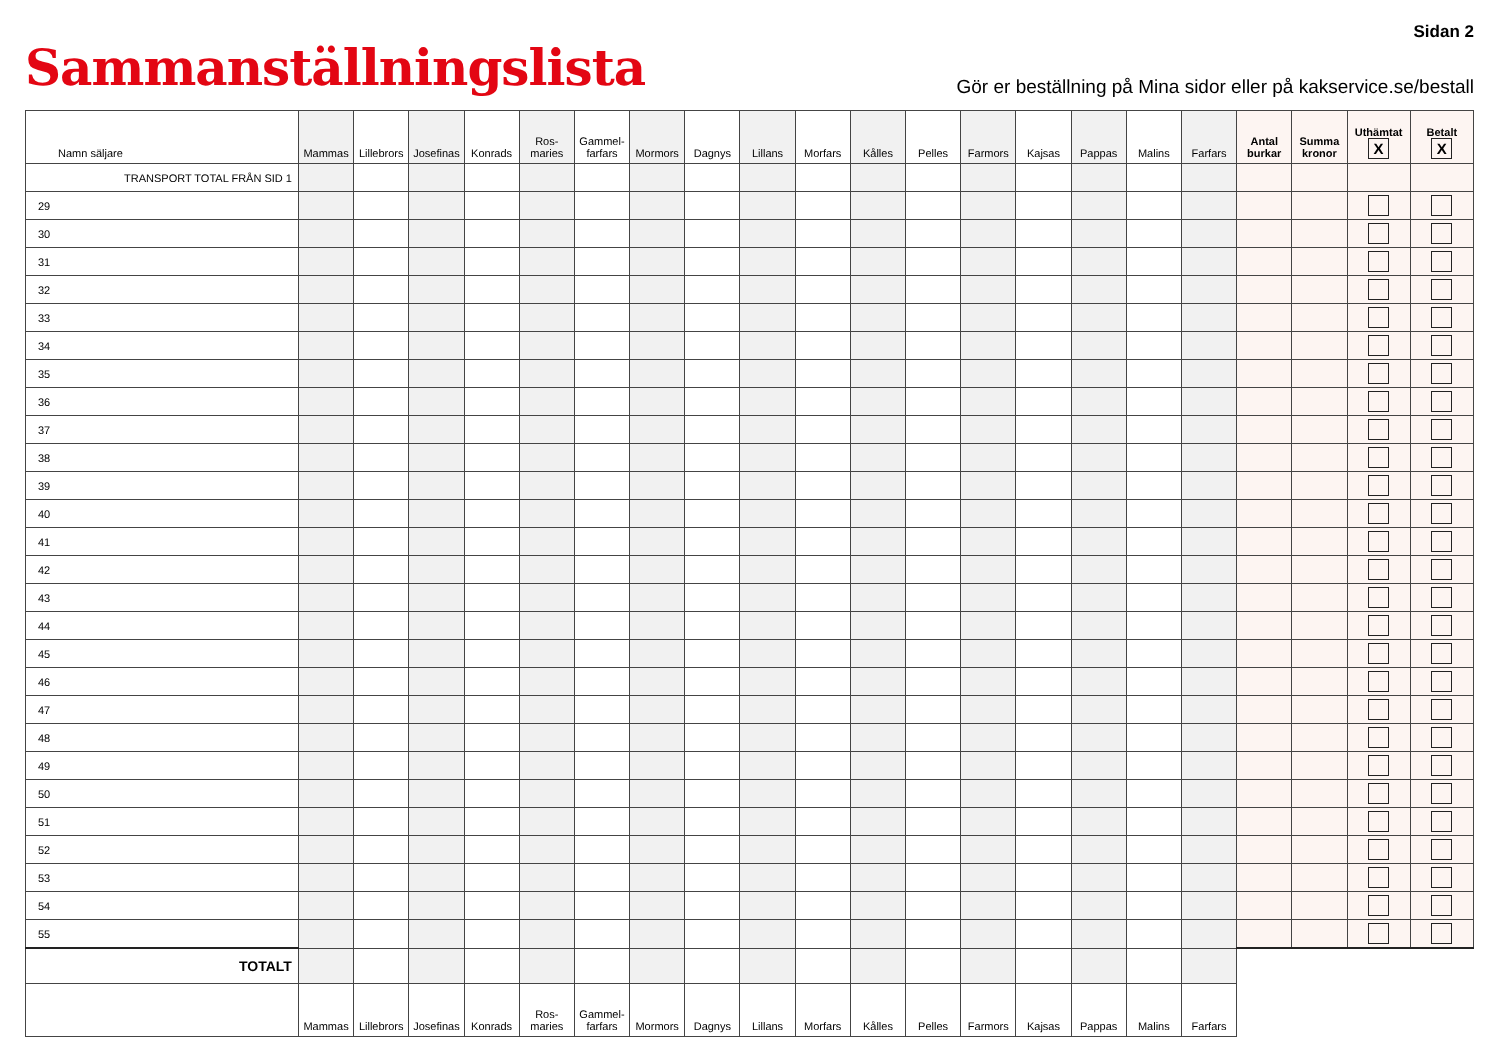Sidan 2
Sammanställningslista
Gör er beställning på Mina sidor eller på kakservice.se/bestall
| Namn säljare | Mammas | Lillebrors | Josefinas | Konrads | Ros- maries | Gammel- farfars | Mormors | Dagnys | Lillans | Morfars | Kålles | Pelles | Farmors | Kajsas | Pappas | Malins | Farfars | Antal burkar | Summa kronor | Uthämtat X | Betalt X |
| --- | --- | --- | --- | --- | --- | --- | --- | --- | --- | --- | --- | --- | --- | --- | --- | --- | --- | --- | --- | --- | --- |
| TRANSPORT TOTAL FRÅN SID 1 | | | | | | | | | | | | | | | | | | | | | |
| 29 | | | | | | | | | | | | | | | | | | | | | |
| 30 | | | | | | | | | | | | | | | | | | | | | |
| 31 | | | | | | | | | | | | | | | | | | | | | |
| 32 | | | | | | | | | | | | | | | | | | | | | |
| 33 | | | | | | | | | | | | | | | | | | | | | |
| 34 | | | | | | | | | | | | | | | | | | | | | |
| 35 | | | | | | | | | | | | | | | | | | | | | |
| 36 | | | | | | | | | | | | | | | | | | | | | |
| 37 | | | | | | | | | | | | | | | | | | | | | |
| 38 | | | | | | | | | | | | | | | | | | | | | |
| 39 | | | | | | | | | | | | | | | | | | | | | |
| 40 | | | | | | | | | | | | | | | | | | | | | |
| 41 | | | | | | | | | | | | | | | | | | | | | |
| 42 | | | | | | | | | | | | | | | | | | | | | |
| 43 | | | | | | | | | | | | | | | | | | | | | |
| 44 | | | | | | | | | | | | | | | | | | | | | |
| 45 | | | | | | | | | | | | | | | | | | | | | |
| 46 | | | | | | | | | | | | | | | | | | | | | |
| 47 | | | | | | | | | | | | | | | | | | | | | |
| 48 | | | | | | | | | | | | | | | | | | | | | |
| 49 | | | | | | | | | | | | | | | | | | | | | |
| 50 | | | | | | | | | | | | | | | | | | | | | |
| 51 | | | | | | | | | | | | | | | | | | | | | |
| 52 | | | | | | | | | | | | | | | | | | | | | |
| 53 | | | | | | | | | | | | | | | | | | | | | |
| 54 | | | | | | | | | | | | | | | | | | | | | |
| 55 | | | | | | | | | | | | | | | | | | | | | |
| TOTALT | | | | | | | | | | | | | | | | | | | | | |
| | Mammas | Lillebrors | Josefinas | Konrads | Ros- maries | Gammel- farfars | Mormors | Dagnys | Lillans | Morfars | Kålles | Pelles | Farmors | Kajsas | Pappas | Malins | Farfars | | | | |